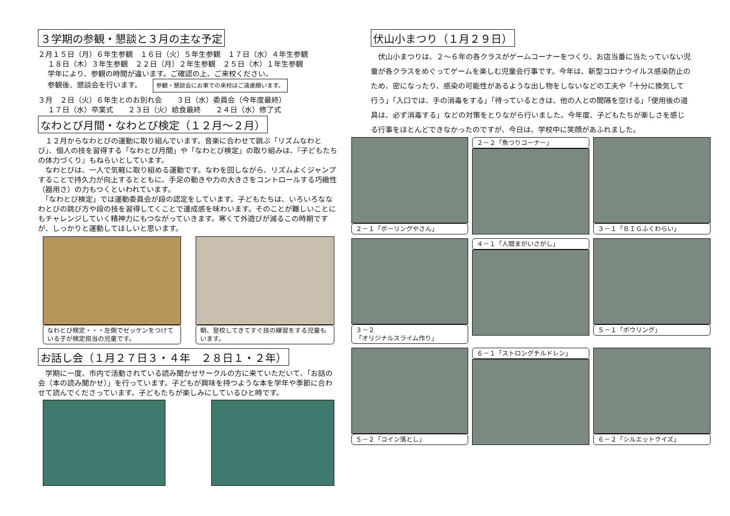３学期の参観・懇談と３月の主な予定
２月１５日（月）６年生参観　１６日（火）５年生参観　１７日（水）４年生参観
　 １８日（木）３年生参観　２２日（月）２年生参観　２５日（木）１年生参観
　 学年により、参観の時間が違います。ご確認の上、ご来校ください。
　 参観後、懇談会を行います。　　参観・懇談会にお車での来校はご遠慮願います。
３月　２日（火）６年生とのお別れ会　　３日（水）委員会（今年度最終）
　 １７日（水）卒業式　　２３日（火）給食最終　　２４日（水）修了式
なわとび月間・なわとび検定（１２月～２月）
　１２月からなわとびの運動に取り組んでいます。音楽に合わせて跳ぶ「リズムなわとび」、個人の技を習得する「なわとび月間」や「なわとび検定」の取り組みは、『子どもたちの体力づくり』もねらいとしています。
　なわとびは、一人で気軽に取り組める運動です。なわを回しながら、リズムよくジャンプすることで持久力が向上するとともに、手足の動きや力の大きさをコントロールする巧緻性（器用さ）の力もつくといわれています。
　「なわとび検定」では運動委員会が段の認定をしています。子どもたちは、いろいろななわとびの跳び方や段の技を習得してくことで達成感を味わいます。そのことが難しいことにもチャレンジしていく精神力にもつながっていきます。寒くて外遊びが減るこの時期ですが、しっかりと運動してほしいと思います。
なわとび検定・・・左側でゼッケンをつけている子が検定担当の児童です。
朝、登校してきてすぐ技の練習をする児童もいます。
お話し会（１月２７日３・４年　２８日１・２年）
　学期に一度、市内で活動されている読み聞かせサークルの方に来ていただいて、「お話の会（本の読み聞かせ）」を行っています。子どもが興味を持つような本を学年や季節に合わせて読んでくださっています。子どもたちが楽しみにしているひと時です。
伏山小まつり（１月２９日）
　伏山小まつりは、２～６年の各クラスがゲームコーナーをつくり、お店当番に当たっていない児童が各クラスをめぐってゲームを楽しむ児童会行事です。今年は、新型コロナウイルス感染防止のため、密になったり、感染の可能性があるような出し物をしないなどの工夫や「十分に換気して行う」「入口では、手の消毒をする」「待っているときは、他の人との間隔を空ける」「使用後の道具は、必ず消毒する」などの対策をとりながら行いました。今年度、子どもたちが楽しさを感じる行事をほとんどできなかったのですが、今日は、学校中に笑顔があふれました。
２－１「ボーリングやさん」
２－２「魚つりコーナー」
３－１「ＢＩＧふくわらい」
３－２
「オリジナルスライム作り」
４－１「人間まがいさがし」
５－１「ボウリング」
５－２「コイン落とし」
６－１「ストロングチルドレン」
６－２「シルエットクイズ」